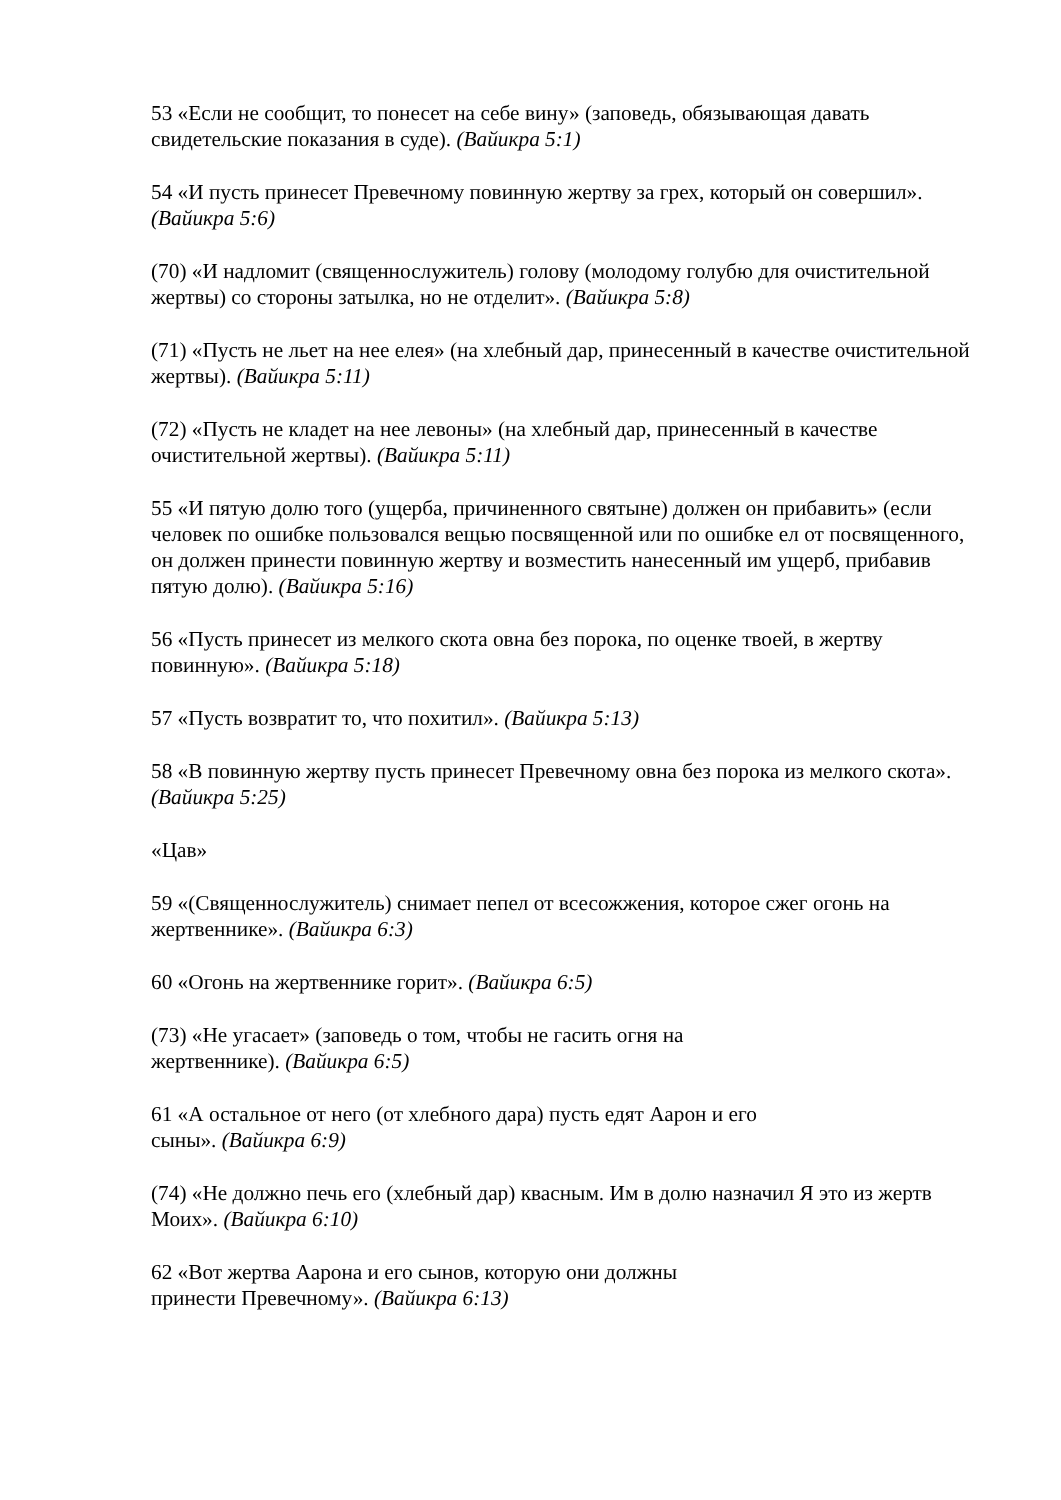53 «Если не сообщит, то понесет на себе вину» (заповедь, обязывающая давать свидетельские показания в суде). (Вайикра 5:1)
54 «И пусть принесет Превечному повинную жертву за грех, который он совершил». (Вайикра 5:6)
(70) «И надломит (священнослужитель) голову (молодому голубю для очистительной жертвы) со стороны затылка, но не отделит». (Вайикра 5:8)
(71) «Пусть не льет на нее елея» (на хлебный дар, принесенный в качестве очистительной жертвы). (Вайикра 5:11)
(72) «Пусть не кладет на нее левоны» (на хлебный дар, принесенный в качестве очистительной жертвы). (Вайикра 5:11)
55 «И пятую долю того (ущерба, причиненного святыне) должен он прибавить» (если человек по ошибке пользовался вещью посвященной или по ошибке ел от посвященного, он должен принести повинную жертву и возместить нанесенный им ущерб, прибавив пятую долю). (Вайикра 5:16)
56 «Пусть принесет из мелкого скота овна без порока, по оценке твоей, в жертву повинную». (Вайикра 5:18)
57 «Пусть возвратит то, что похитил». (Вайикра 5:13)
58 «В повинную жертву пусть принесет Превечному овна без порока из мелкого скота». (Вайикра 5:25)
«Цав»
59 «(Священнослужитель) снимает пепел от всесожжения, которое сжег огонь на жертвеннике». (Вайикра 6:3)
60 «Огонь на жертвеннике горит». (Вайикра 6:5)
(73) «Не угасает» (заповедь о том, чтобы не гасить огня на
жертвеннике). (Вайикра 6:5)
61 «А остальное от него (от хлебного дара) пусть едят Аарон и его
сыны». (Вайикра 6:9)
(74) «Не должно печь его (хлебный дар) квасным. Им в долю назначил Я это из жертв Моих». (Вайикра 6:10)
62 «Вот жертва Аарона и его сынов, которую они должны
принести Превечному». (Вайикра 6:13)